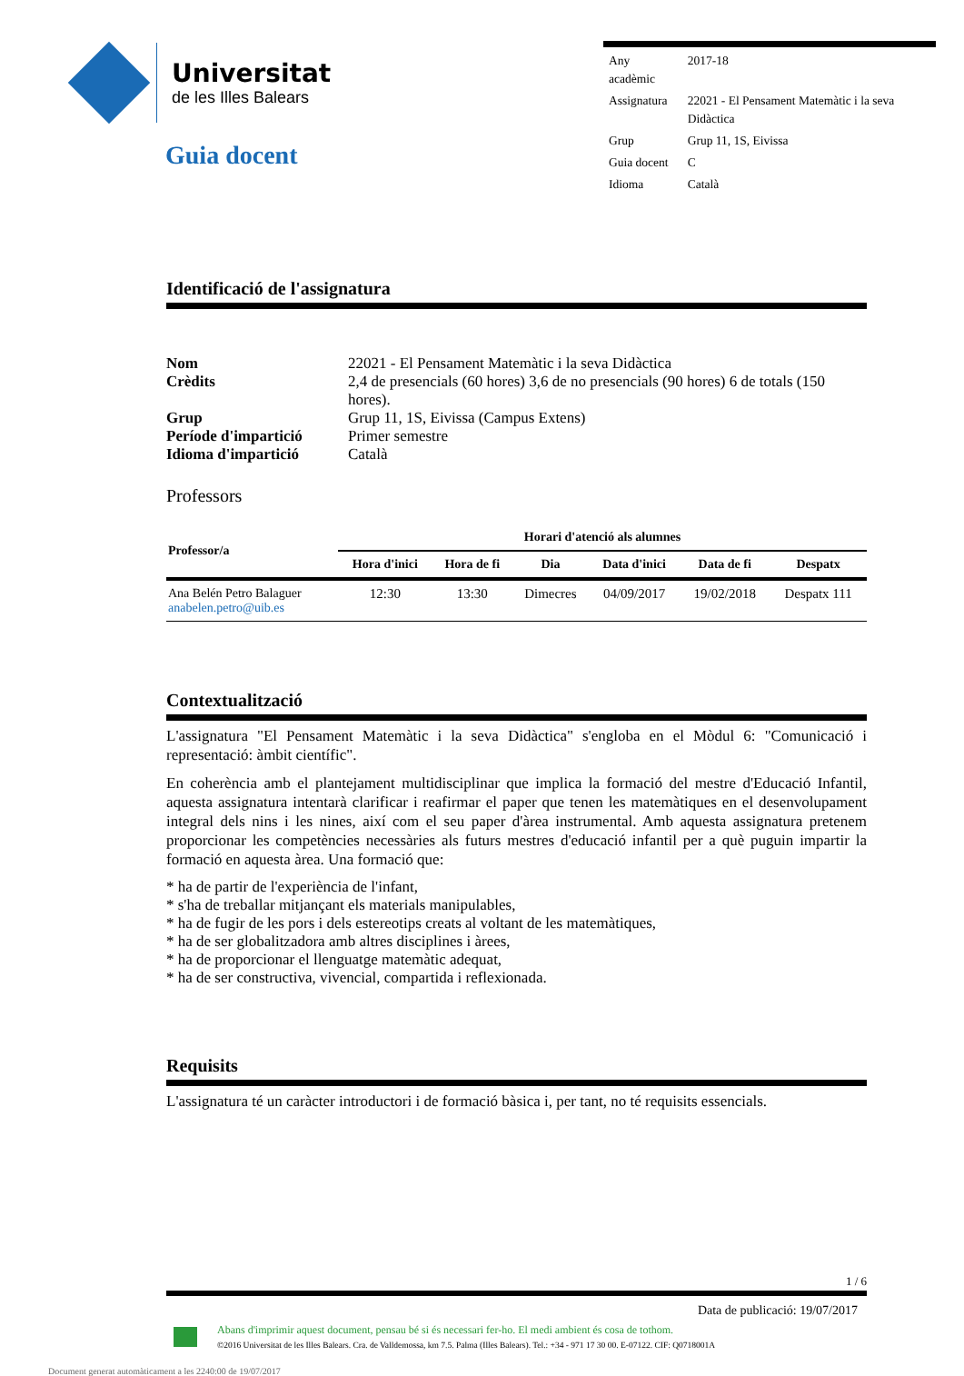Universitat
de les Illes Balears
Guia docent
| Any acadèmic | 2017-18 |
| Assignatura | 22021 - El Pensament Matemàtic i la seva Didàctica |
| Grup | Grup 11, 1S, Eivissa |
| Guia docent | C |
| Idioma | Català |
Identificació de l'assignatura
| Nom | 22021 - El Pensament Matemàtic i la seva Didàctica |
| Crèdits | 2,4 de presencials (60 hores) 3,6 de no presencials (90 hores) 6 de totals (150 hores). |
| Grup | Grup 11, 1S, Eivissa (Campus Extens) |
| Període d'impartició | Primer semestre |
| Idioma d'impartició | Català |
Professors
| Professor/a | Horari d'atenció als alumnes | | | | | |
| --- | --- | --- | --- | --- | --- | --- |
| | Hora d'inici | Hora de fi | Dia | Data d'inici | Data de fi | Despatx |
| Ana Belén Petro Balaguer anabelen.petro@uib.es | 12:30 | 13:30 | Dimecres | 04/09/2017 | 19/02/2018 | Despatx 111 |
Contextualització
L'assignatura "El Pensament Matemàtic i la seva Didàctica" s'engloba en el Mòdul 6: "Comunicació i representació: àmbit científic".
En coherència amb el plantejament multidisciplinar que implica la formació del mestre d'Educació Infantil, aquesta assignatura intentarà clarificar i reafirmar el paper que tenen les matemàtiques en el desenvolupament integral dels nins i les nines, així com el seu paper d'àrea instrumental. Amb aquesta assignatura pretenem proporcionar les competències necessàries als futurs mestres d'educació infantil per a què puguin impartir la formació en aquesta àrea. Una formació que:
* ha de partir de l'experiència de l'infant,
* s'ha de treballar mitjançant els materials manipulables,
* ha de fugir de les pors i dels estereotips creats al voltant de les matemàtiques,
* ha de ser globalitzadora amb altres disciplines i àrees,
* ha de proporcionar el llenguatge matemàtic adequat,
* ha de ser constructiva, vivencial, compartida i reflexionada.
Requisits
L'assignatura té un caràcter introductori i de formació bàsica i, per tant, no té requisits essencials.
1 / 6
Data de publicació: 19/07/2017
Abans d'imprimir aquest document, pensau bé si és necessari fer-ho. El medi ambient és cosa de tothom.
©2016 Universitat de les Illes Balears. Cra. de Valldemossa, km 7.5. Palma (Illes Balears). Tel.: +34 - 971 17 30 00. E-07122. CIF: Q0718001A
Document generat automàticament a les 2240:00 de 19/07/2017